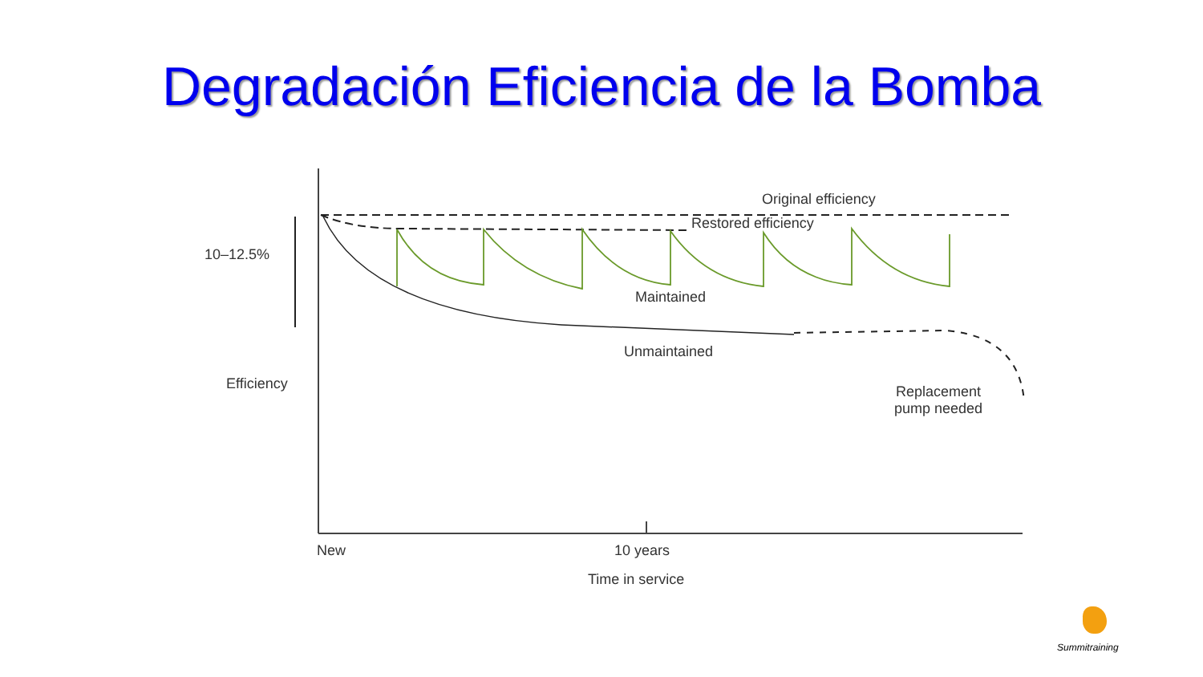Degradación Eficiencia de la Bomba
Original efficiency
Restored efficiency
10–12.5%
Maintained
Unmaintained
Efficiency
Replacement
pump needed
New 10 years
Time in service
Summitraining